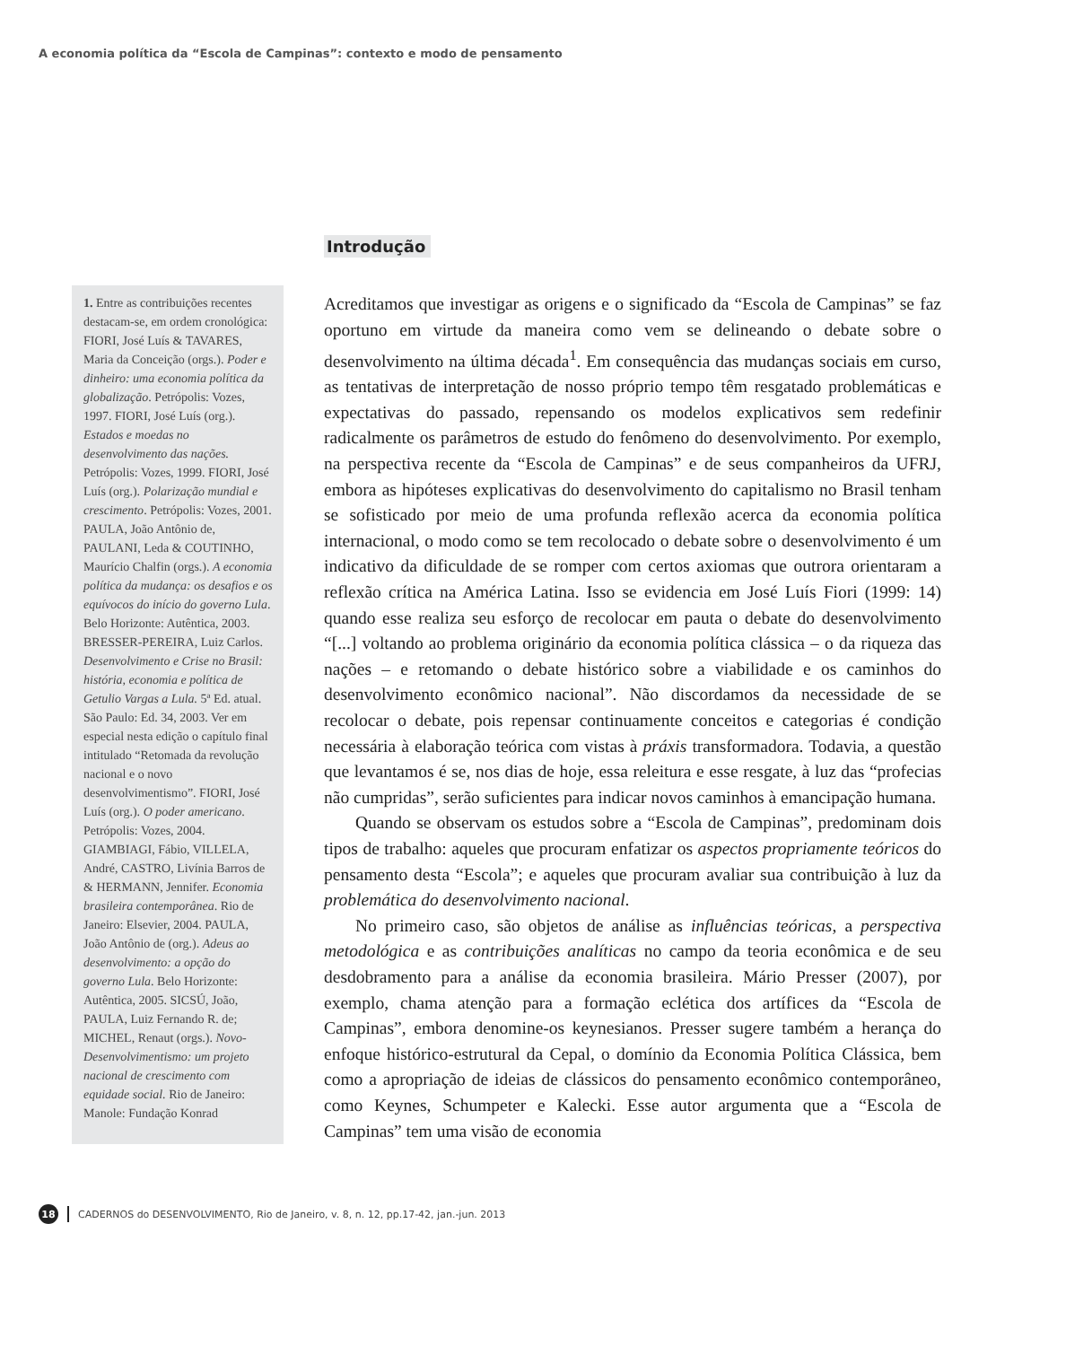A economia política da “Escola de Campinas”: contexto e modo de pensamento
1. Entre as contribuições recentes destacam-se, em ordem cronológica: FIORI, José Luís & TAVARES, Maria da Conceição (orgs.). Poder e dinheiro: uma economia política da globalização. Petrópolis: Vozes, 1997. FIORI, José Luís (org.). Estados e moedas no desenvolvimento das nações. Petrópolis: Vozes, 1999. FIORI, José Luís (org.). Polarização mundial e crescimento. Petrópolis: Vozes, 2001. PAULA, João Antônio de, PAULANI, Leda & COUTINHO, Maurício Chalfin (orgs.). A economia política da mudança: os desafios e os equívocos do início do governo Lula. Belo Horizonte: Autêntica, 2003. BRESSER-PEREIRA, Luiz Carlos. Desenvolvimento e Crise no Brasil: história, economia e política de Getulio Vargas a Lula. 5ª Ed. atual. São Paulo: Ed. 34, 2003. Ver em especial nesta edição o capítulo final intitulado “Retomada da revolução nacional e o novo desenvolvimentismo”. FIORI, José Luís (org.). O poder americano. Petrópolis: Vozes, 2004. GIAMBIAGI, Fábio, VILLELA, André, CASTRO, Livínia Barros de & HERMANN, Jennifer. Economia brasileira contemporânea. Rio de Janeiro: Elsevier, 2004. PAULA, João Antônio de (org.). Adeus ao desenvolvimento: a opção do governo Lula. Belo Horizonte: Autêntica, 2005. SICSÚ, João, PAULA, Luiz Fernando R. de; MICHEL, Renaut (orgs.). Novo-Desenvolvimentismo: um projeto nacional de crescimento com equidade social. Rio de Janeiro: Manole: Fundação Konrad
Introdução
Acreditamos que investigar as origens e o significado da “Escola de Campinas” se faz oportuno em virtude da maneira como vem se delineando o debate sobre o desenvolvimento na última década<sup>1</sup>. Em consequência das mudanças sociais em curso, as tentativas de interpretação de nosso próprio tempo têm resgatado problemáticas e expectativas do passado, repensando os modelos explicativos sem redefinir radicalmente os parâmetros de estudo do fenômeno do desenvolvimento. Por exemplo, na perspectiva recente da “Escola de Campinas” e de seus companheiros da UFRJ, embora as hipóteses explicativas do desenvolvimento do capitalismo no Brasil tenham se sofisticado por meio de uma profunda reflexão acerca da economia política internacional, o modo como se tem recolocado o debate sobre o desenvolvimento é um indicativo da dificuldade de se romper com certos axiomas que outrora orientaram a reflexão crítica na América Latina. Isso se evidencia em José Luís Fiori (1999: 14) quando esse realiza seu esforço de recolocar em pauta o debate do desenvolvimento “[...] voltando ao problema originário da economia política clássica – o da riqueza das nações – e retomando o debate histórico sobre a viabilidade e os caminhos do desenvolvimento econômico nacional”. Não discordamos da necessidade de se recolocar o debate, pois repensar continuamente conceitos e categorias é condição necessária à elaboração teórica com vistas à práxis transformadora. Todavia, a questão que levantamos é se, nos dias de hoje, essa releitura e esse resgate, à luz das “profecias não cumpridas”, serão suficientes para indicar novos caminhos à emancipação humana.
Quando se observam os estudos sobre a “Escola de Campinas”, predominam dois tipos de trabalho: aqueles que procuram enfatizar os aspectos propriamente teóricos do pensamento desta “Escola”; e aqueles que procuram avaliar sua contribuição à luz da problemática do desenvolvimento nacional.
No primeiro caso, são objetos de análise as influências teóricas, a perspectiva metodológica e as contribuições analíticas no campo da teoria econômica e de seu desdobramento para a análise da economia brasileira. Mário Presser (2007), por exemplo, chama atenção para a formação eclética dos artífices da “Escola de Campinas”, embora denomine-os keynesianos. Presser sugere também a herança do enfoque histórico-estrutural da Cepal, o domínio da Economia Política Clássica, bem como a apropriação de ideias de clássicos do pensamento econômico contemporâneo, como Keynes, Schumpeter e Kalecki. Esse autor argumenta que a “Escola de Campinas” tem uma visão de economia
18 CADERNOS do DESENVOLVIMENTO, Rio de Janeiro, v. 8, n. 12, pp.17-42, jan.-jun. 2013